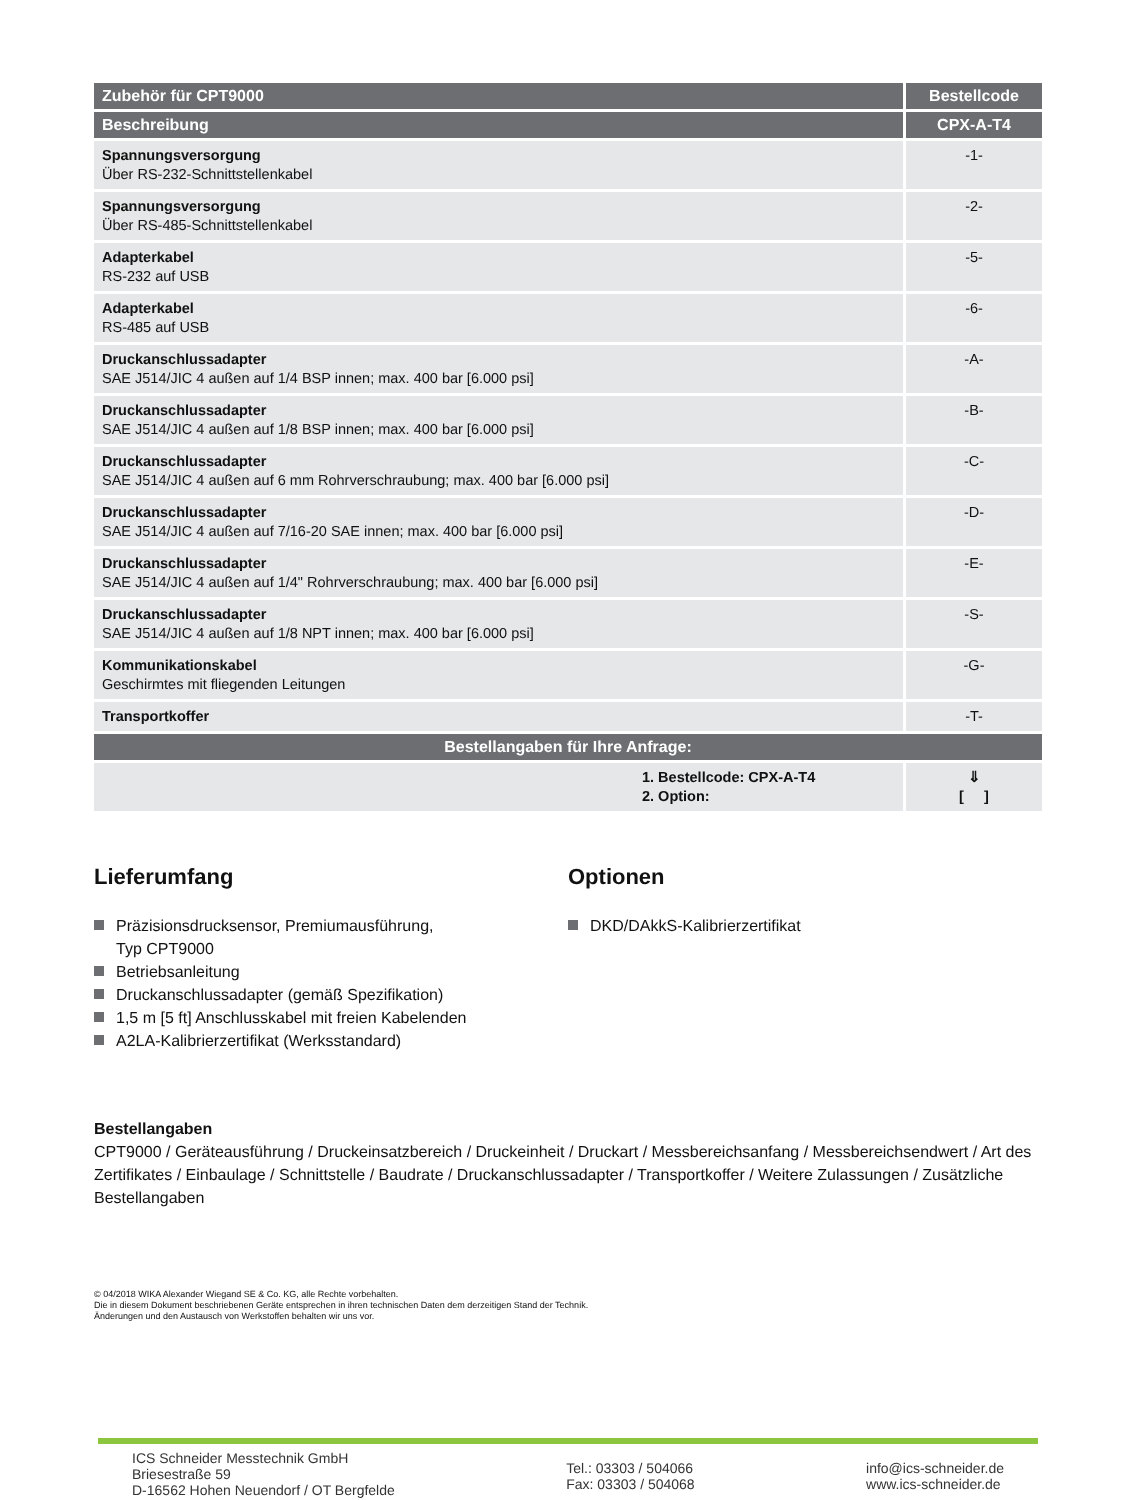| Zubehör für CPT9000 | Bestellcode |
| --- | --- |
| Beschreibung | CPX-A-T4 |
| Spannungsversorgung Über RS-232-Schnittstellenkabel | -1- |
| Spannungsversorgung Über RS-485-Schnittstellenkabel | -2- |
| Adapterkabel RS-232 auf USB | -5- |
| Adapterkabel RS-485 auf USB | -6- |
| Druckanschlussadapter SAE J514/JIC 4 außen auf 1/4 BSP innen; max. 400 bar [6.000 psi] | -A- |
| Druckanschlussadapter SAE J514/JIC 4 außen auf 1/8 BSP innen; max. 400 bar [6.000 psi] | -B- |
| Druckanschlussadapter SAE J514/JIC 4 außen auf 6 mm Rohrverschraubung; max. 400 bar [6.000 psi] | -C- |
| Druckanschlussadapter SAE J514/JIC 4 außen auf 7/16-20 SAE innen; max. 400 bar [6.000 psi] | -D- |
| Druckanschlussadapter SAE J514/JIC 4 außen auf 1/4" Rohrverschraubung; max. 400 bar [6.000 psi] | -E- |
| Druckanschlussadapter SAE J514/JIC 4 außen auf 1/8 NPT innen; max. 400 bar [6.000 psi] | -S- |
| Kommunikationskabel Geschirmtes mit fliegenden Leitungen | -G- |
| Transportkoffer | -T- |
| Bestellangaben für Ihre Anfrage: | |
| 1. Bestellcode: CPX-A-T4 2. Option: | ⇓ [ ] |
Lieferumfang
Präzisionsdrucksensor, Premiumausführung,
Typ CPT9000
Betriebsanleitung
Druckanschlussadapter (gemäß Spezifikation)
1,5 m [5 ft] Anschlusskabel mit freien Kabelenden
A2LA-Kalibrierzertifikat (Werksstandard)
Optionen
DKD/DAkkS-Kalibrierzertifikat
Bestellangaben
CPT9000 / Geräteausführung / Druckeinsatzbereich / Druckeinheit / Druckart / Messbereichsanfang / Messbereichsendwert / Art des Zertifikates / Einbaulage / Schnittstelle / Baudrate / Druckanschlussadapter / Transportkoffer / Weitere Zulassungen / Zusätzliche Bestellangaben
© 04/2018 WIKA Alexander Wiegand SE & Co. KG, alle Rechte vorbehalten.
Die in diesem Dokument beschriebenen Geräte entsprechen in ihren technischen Daten dem derzeitigen Stand der Technik.
Änderungen und den Austausch von Werkstoffen behalten wir uns vor.
ICS Schneider Messtechnik GmbH
Briesestraße 59
D-16562 Hohen Neuendorf / OT Bergfelde
Tel.: 03303 / 504066
Fax: 03303 / 504068
info@ics-schneider.de
www.ics-schneider.de